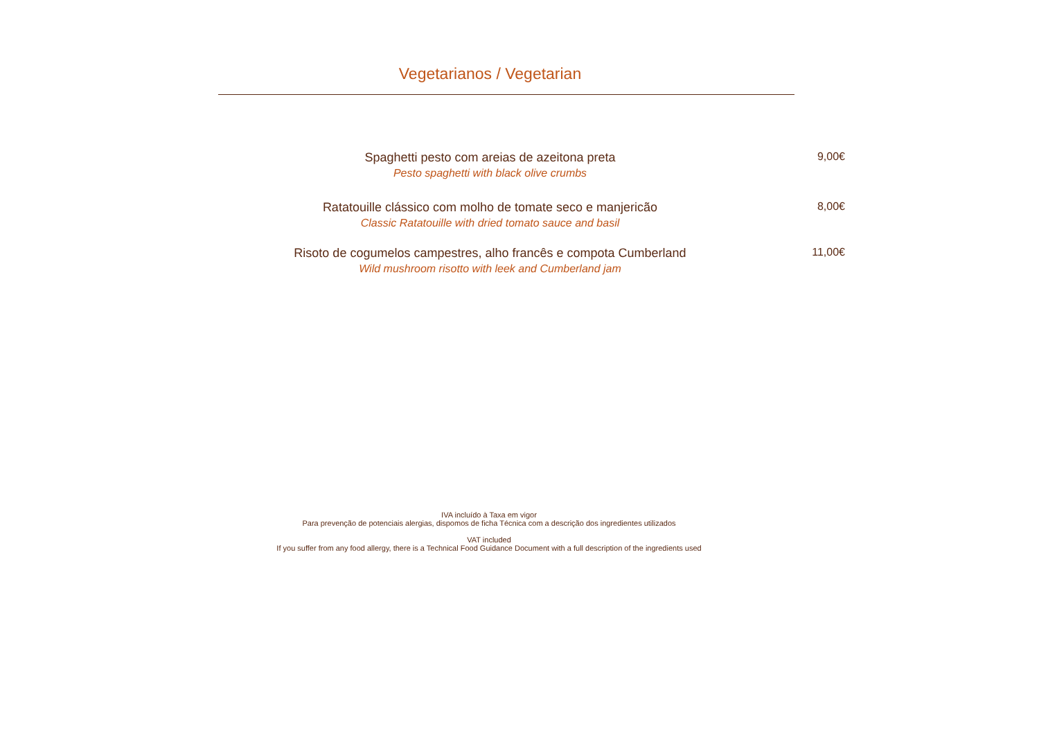Vegetarianos / Vegetarian
Spaghetti pesto com areias de azeitona preta
Pesto spaghetti with black olive crumbs
9,00€
Ratatouille clássico com molho de tomate seco e manjericão
Classic Ratatouille with dried tomato sauce and basil
8,00€
Risoto de cogumelos campestres, alho francês e compota Cumberland
Wild mushroom risotto with leek and Cumberland jam
11,00€
IVA incluído à Taxa em vigor
Para prevenção de potenciais alergias, dispomos de ficha Técnica com a descrição dos ingredientes utilizados
VAT included
If you suffer from any food allergy, there is a Technical Food Guidance Document with a full description of the ingredients used